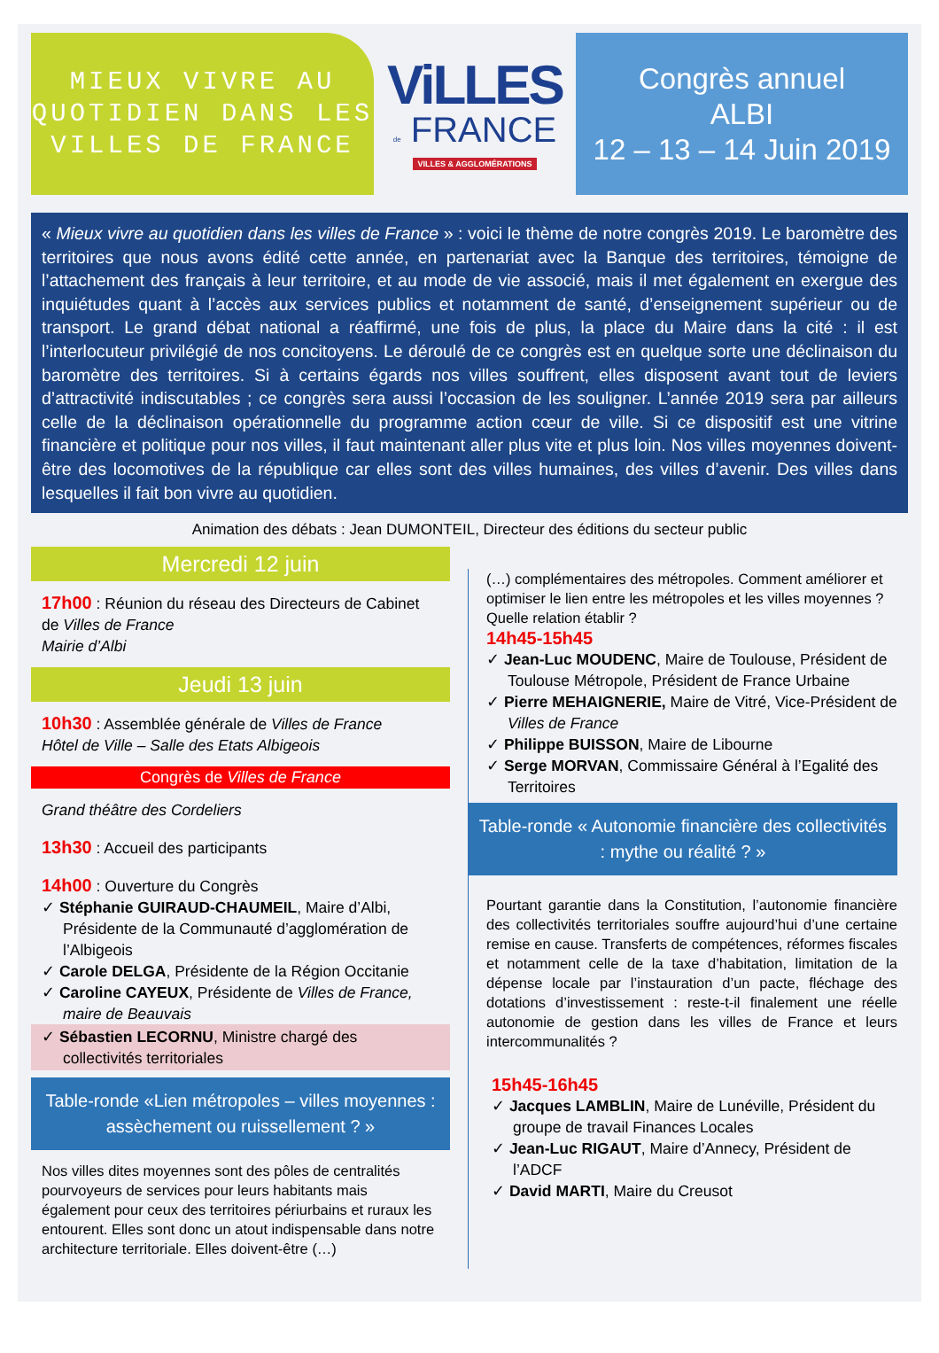MIEUX VIVRE AU
QUOTIDIEN DANS LES
VILLES DE FRANCE
ViLLES
de FRANCE
VILLES & AGGLOMÉRATIONS
Congrès annuel
ALBI
12 – 13 – 14 Juin 2019
« Mieux vivre au quotidien dans les villes de France » : voici le thème de notre congrès 2019. Le baromètre des territoires que nous avons édité cette année, en partenariat avec la Banque des territoires, témoigne de l’attachement des français à leur territoire, et au mode de vie associé, mais il met également en exergue des inquiétudes quant à l’accès aux services publics et notamment de santé, d’enseignement supérieur ou de transport. Le grand débat national a réaffirmé, une fois de plus, la place du Maire dans la cité : il est l’interlocuteur privilégié de nos concitoyens. Le déroulé de ce congrès est en quelque sorte une déclinaison du baromètre des territoires. Si à certains égards nos villes souffrent, elles disposent avant tout de leviers d’attractivité indiscutables ; ce congrès sera aussi l’occasion de les souligner. L’année 2019 sera par ailleurs celle de la déclinaison opérationnelle du programme action cœur de ville. Si ce dispositif est une vitrine financière et politique pour nos villes, il faut maintenant aller plus vite et plus loin. Nos villes moyennes doivent-être des locomotives de la république car elles sont des villes humaines, des villes d’avenir. Des villes dans lesquelles il fait bon vivre au quotidien.
Animation des débats : Jean DUMONTEIL, Directeur des éditions du secteur public
Mercredi 12 juin
17h00 : Réunion du réseau des Directeurs de Cabinet de Villes de France
Mairie d’Albi
Jeudi 13 juin
10h30 : Assemblée générale de Villes de France
Hôtel de Ville – Salle des Etats Albigeois
Congrès de Villes de France
Grand théâtre des Cordeliers
13h30 : Accueil des participants
14h00 : Ouverture du Congrès
✓ Stéphanie GUIRAUD-CHAUMEIL, Maire d’Albi, Présidente de la Communauté d’agglomération de l’Albigeois
✓ Carole DELGA, Présidente de la Région Occitanie
✓ Caroline CAYEUX, Présidente de Villes de France, maire de Beauvais
✓ Sébastien LECORNU, Ministre chargé des collectivités territoriales
Table-ronde «Lien métropoles – villes moyennes : assèchement ou ruissellement ? »
Nos villes dites moyennes sont des pôles de centralités pourvoyeurs de services pour leurs habitants mais également pour ceux des territoires périurbains et ruraux les entourent. Elles sont donc un atout indispensable dans notre architecture territoriale. Elles doivent-être (…)
(…) complémentaires des métropoles. Comment améliorer et optimiser le lien entre les métropoles et les villes moyennes ? Quelle relation établir ?
14h45-15h45
✓ Jean-Luc MOUDENC, Maire de Toulouse, Président de Toulouse Métropole, Président de France Urbaine
✓ Pierre MEHAIGNERIE, Maire de Vitré, Vice-Président de Villes de France
✓ Philippe BUISSON, Maire de Libourne
✓ Serge MORVAN, Commissaire Général à l’Egalité des Territoires
Table-ronde « Autonomie financière des collectivités : mythe ou réalité ? »
Pourtant garantie dans la Constitution, l’autonomie financière des collectivités territoriales souffre aujourd’hui d’une certaine remise en cause. Transferts de compétences, réformes fiscales et notamment celle de la taxe d’habitation, limitation de la dépense locale par l’instauration d’un pacte, fléchage des dotations d’investissement : reste-t-il finalement une réelle autonomie de gestion dans les villes de France et leurs intercommunalités ?
15h45-16h45
✓ Jacques LAMBLIN, Maire de Lunéville, Président du groupe de travail Finances Locales
✓ Jean-Luc RIGAUT, Maire d’Annecy, Président de l’ADCF
✓ David MARTI, Maire du Creusot